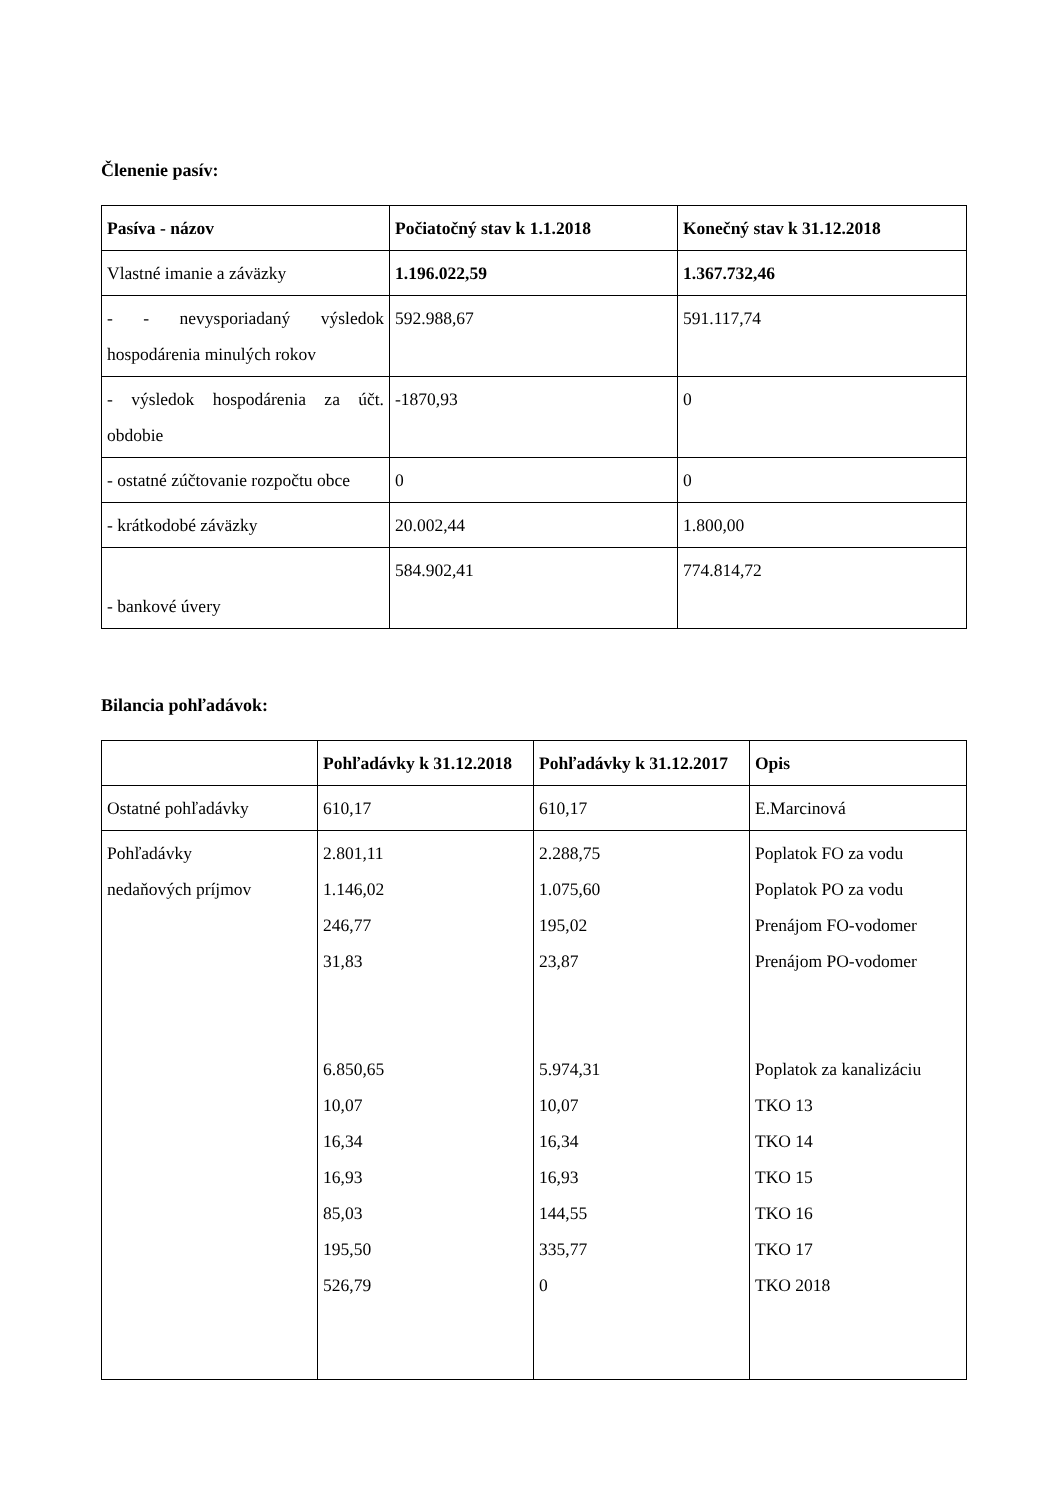Členenie pasív:
| Pasíva - názov | Počiatočný stav k 1.1.2018 | Konečný stav k 31.12.2018 |
| --- | --- | --- |
| Vlastné imanie a záväzky | 1.196.022,59 | 1.367.732,46 |
| - - nevysporiadaný výsledok hospodárenia minulých rokov | 592.988,67 | 591.117,74 |
| - výsledok hospodárenia za účt. obdobie | -1870,93 | 0 |
| - ostatné zúčtovanie rozpočtu obce | 0 | 0 |
| - krátkodobé záväzky | 20.002,44 | 1.800,00 |
| - bankové úvery | 584.902,41 | 774.814,72 |
Bilancia pohľadávok:
| | Pohľadávky k 31.12.2018 | Pohľadávky k 31.12.2017 | Opis |
| Ostatné pohľadávky | 610,17 | 610,17 | E.Marcinová |
| Pohľadávky nedaňových príjmov | 2.801,11 1.146,02 246,77 31,83 6.850,65 10,07 16,34 16,93 85,03 195,50 526,79 | 2.288,75 1.075,60 195,02 23,87 5.974,31 10,07 16,34 16,93 144,55 335,77 0 | Poplatok FO za vodu Poplatok PO za vodu Prenájom FO-vodomer Prenájom PO-vodomer Poplatok za kanalizáciu TKO 13 TKO 14 TKO 15 TKO 16 TKO 17 TKO 2018 |